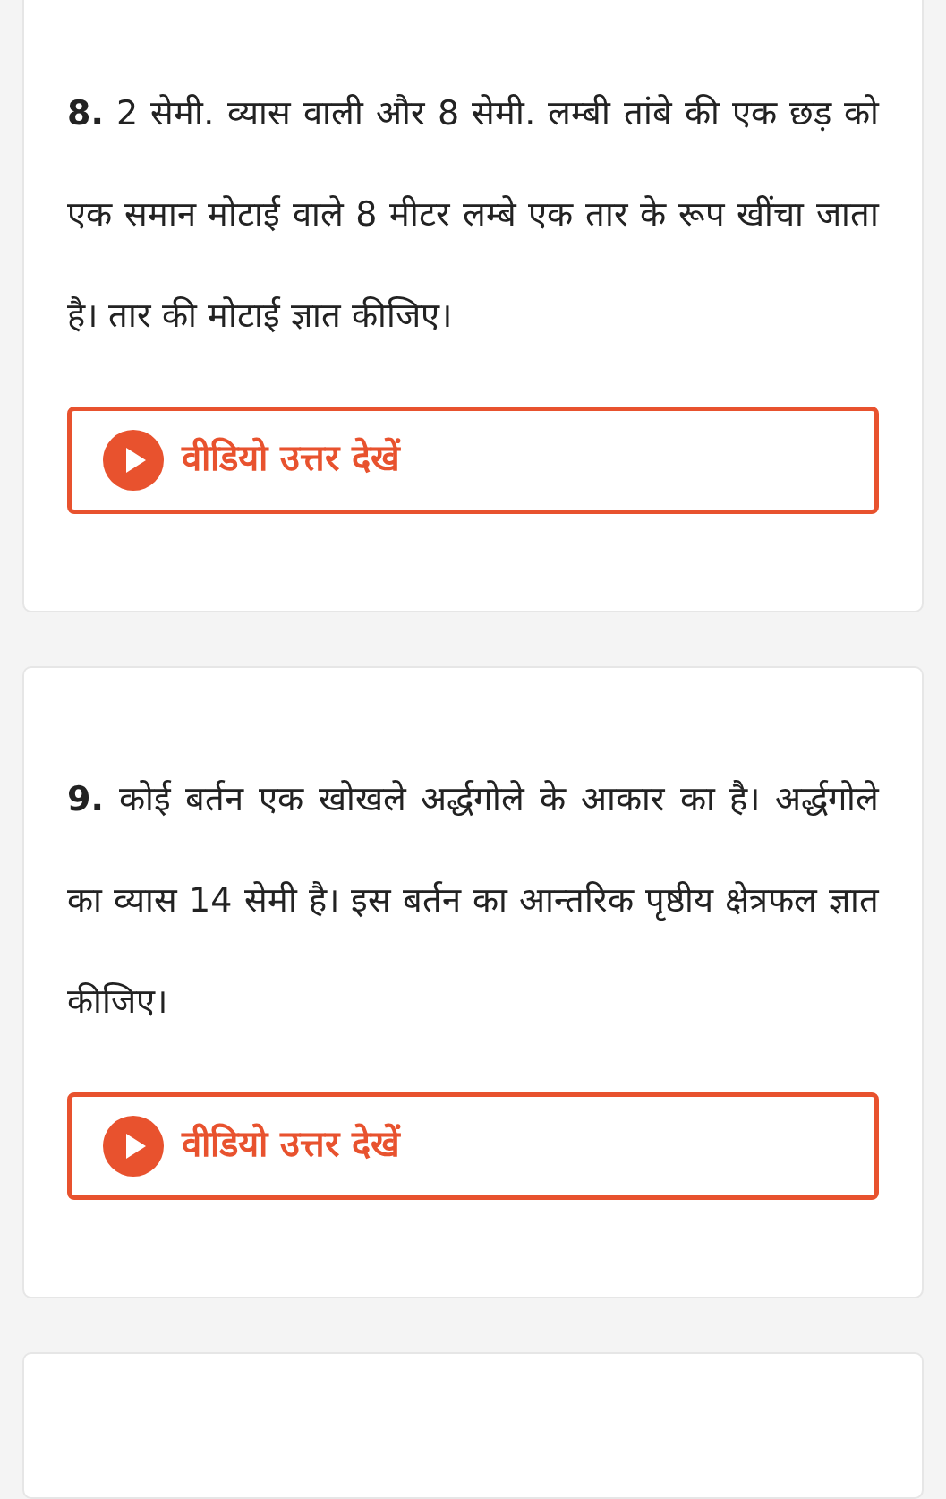8. 2 सेमी. व्यास वाली और 8 सेमी. लम्बी तांबे की एक छड़ को एक समान मोटाई वाले 8 मीटर लम्बे एक तार के रूप खींचा जाता है। तार की मोटाई ज्ञात कीजिए।
वीडियो उत्तर देखें
9. कोई बर्तन एक खोखले अर्द्धगोले के आकार का है। अर्द्धगोले का व्यास 14 सेमी है। इस बर्तन का आन्तरिक पृष्ठीय क्षेत्रफल ज्ञात कीजिए।
वीडियो उत्तर देखें